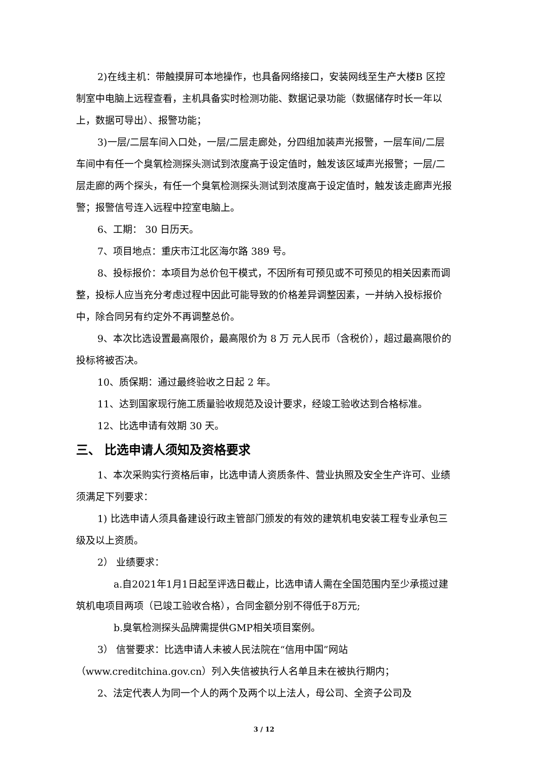2)在线主机：带触摸屏可本地操作，也具备网络接口，安装网线至生产大楼B 区控制室中电脑上远程查看，主机具备实时检测功能、数据记录功能（数据储存时长一年以上，数据可导出）、报警功能；
3)一层/二层车间入口处，一层/二层走廊处，分四组加装声光报警，一层车间/二层车间中有任一个臭氧检测探头测试到浓度高于设定值时，触发该区域声光报警；一层/二层走廊的两个探头，有任一个臭氧检测探头测试到浓度高于设定值时，触发该走廊声光报警；报警信号连入远程中控室电脑上。
6、工期： 30 日历天。
7、项目地点：重庆市江北区海尔路 389 号。
8、投标报价：本项目为总价包干模式，不因所有可预见或不可预见的相关因素而调整，投标人应当充分考虑过程中因此可能导致的价格差异调整因素，一并纳入投标报价中，除合同另有约定外不再调整总价。
9、本次比选设置最高限价，最高限价为 8 万 元人民币（含税价），超过最高限价的投标将被否决。
10、质保期：通过最终验收之日起 2 年。
11、达到国家现行施工质量验收规范及设计要求，经竣工验收达到合格标准。
12、比选申请有效期 30 天。
三、 比选申请人须知及资格要求
1、本次采购实行资格后审，比选申请人资质条件、营业执照及安全生产许可、业绩须满足下列要求：
1) 比选申请人须具备建设行政主管部门颁发的有效的建筑机电安装工程专业承包三级及以上资质。
2） 业绩要求：
a.自2021年1月1日起至评选日截止，比选申请人需在全国范围内至少承揽过建筑机电项目两项（已竣工验收合格），合同金额分别不得低于8万元;
b.臭氧检测探头品牌需提供GMP相关项目案例。
3） 信誉要求：比选申请人未被人民法院在“信用中国”网站（www.creditchina.gov.cn）列入失信被执行人名单且未在被执行期内；
2、法定代表人为同一个人的两个及两个以上法人，母公司、全资子公司及
3 / 12